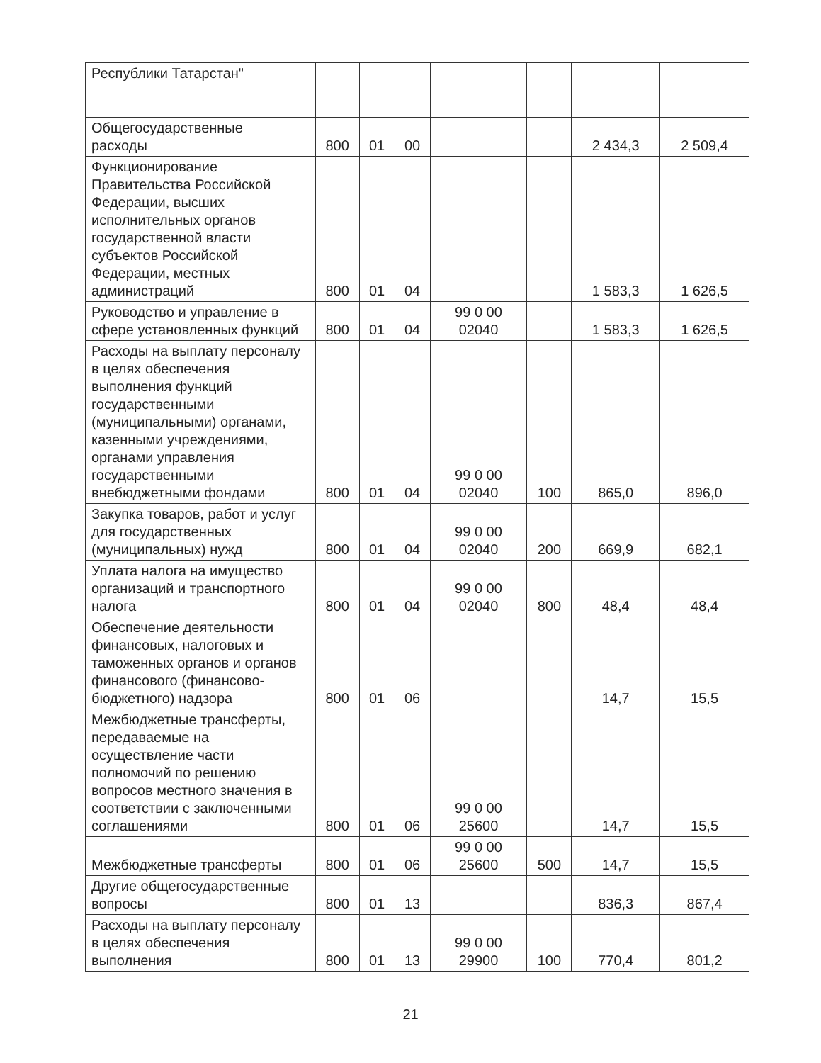| Республики Татарстан" | | | | | | | |
| Общегосударственные расходы | 800 | 01 | 00 | | | 2 434,3 | 2 509,4 |
| Функционирование Правительства Российской Федерации, высших исполнительных органов государственной власти субъектов Российской Федерации, местных администраций | 800 | 01 | 04 | | | 1 583,3 | 1 626,5 |
| Руководство и управление в сфере установленных функций | 800 | 01 | 04 | 99 0 00 02040 | | 1 583,3 | 1 626,5 |
| Расходы на выплату персоналу в целях обеспечения выполнения функций государственными (муниципальными) органами, казенными учреждениями, органами управления государственными внебюджетными фондами | 800 | 01 | 04 | 99 0 00 02040 | 100 | 865,0 | 896,0 |
| Закупка товаров, работ и услуг для государственных (муниципальных) нужд | 800 | 01 | 04 | 99 0 00 02040 | 200 | 669,9 | 682,1 |
| Уплата налога на имущество организаций и транспортного налога | 800 | 01 | 04 | 99 0 00 02040 | 800 | 48,4 | 48,4 |
| Обеспечение деятельности финансовых, налоговых и таможенных органов и органов финансового (финансово-бюджетного) надзора | 800 | 01 | 06 | | | 14,7 | 15,5 |
| Межбюджетные трансферты, передаваемые на осуществление части полномочий по решению вопросов местного значения в соответствии с заключенными соглашениями | 800 | 01 | 06 | 99 0 00 25600 | | 14,7 | 15,5 |
| Межбюджетные трансферты | 800 | 01 | 06 | 99 0 00 25600 | 500 | 14,7 | 15,5 |
| Другие общегосударственные вопросы | 800 | 01 | 13 | | | 836,3 | 867,4 |
| Расходы на выплату персоналу в целях обеспечения выполнения | 800 | 01 | 13 | 99 0 00 29900 | 100 | 770,4 | 801,2 |
21